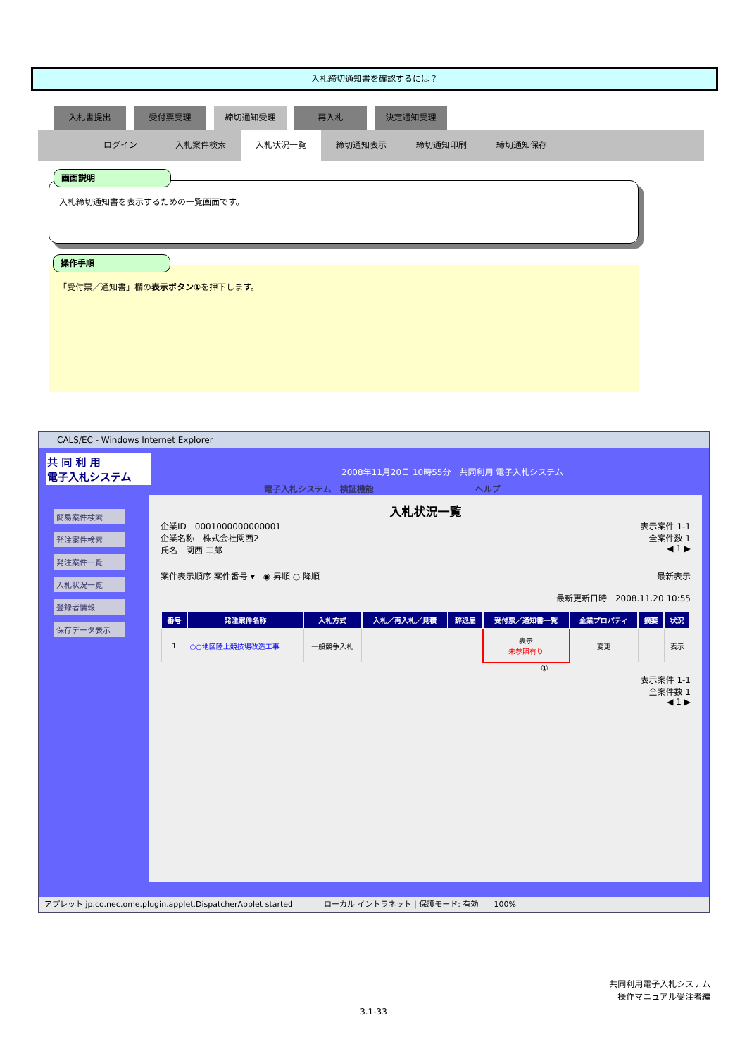入札締切通知書を確認するには？
入札書提出 受付票受理 締切通知受理 再入札 決定通知受理
ログイン 入札案件検索 入札状況一覧 締切通知表示 締切通知印刷 締切通知保存
入札締切通知書を表示するための一覧画面です。
画面説明
「受付票／通知書」欄の表示ボタン①を押下します。
操作手順
CALS/EC - Windows Internet Explorer
共 同 利 用
電子入札システム
2008年11月20日 10時55分　共同利用 電子入札システム
電子入札システム　検証機能　　　　　　　　　　　　ヘルプ
簡易案件検索
発注案件検索
発注案件一覧
入札状況一覧
登録者情報
保存データ表示
入札状況一覧
表示案件 1-1
全案件数 1
◀ 1 ▶
企業ID　0001000000000001
企業名称　株式会社関西2
氏名　関西 二郎
案件表示順序 案件番号 ▾　◉ 昇順 ○ 降順 最新表示
最新更新日時　2008.11.20 10:55
| 番号 | 発注案件名称 | 入札方式 | 入札／再入札／見積 | 辞退届 | 受付票／通知書一覧 | 企業プロパティ | 摘要 | 状況 |
| --- | --- | --- | --- | --- | --- | --- | --- | --- |
| 1 | ○○地区陸上競技場改造工事 | 一般競争入札 | | | 表示 未参照有り | 変更 | | 表示 |
①
表示案件 1-1
全案件数 1
◀ 1 ▶
アプレット jp.co.nec.ome.plugin.applet.DispatcherApplet started　　　　ローカル イントラネット | 保護モード: 有効　　100%
共同利用電子入札システム
操作マニュアル受注者編
3.1-33